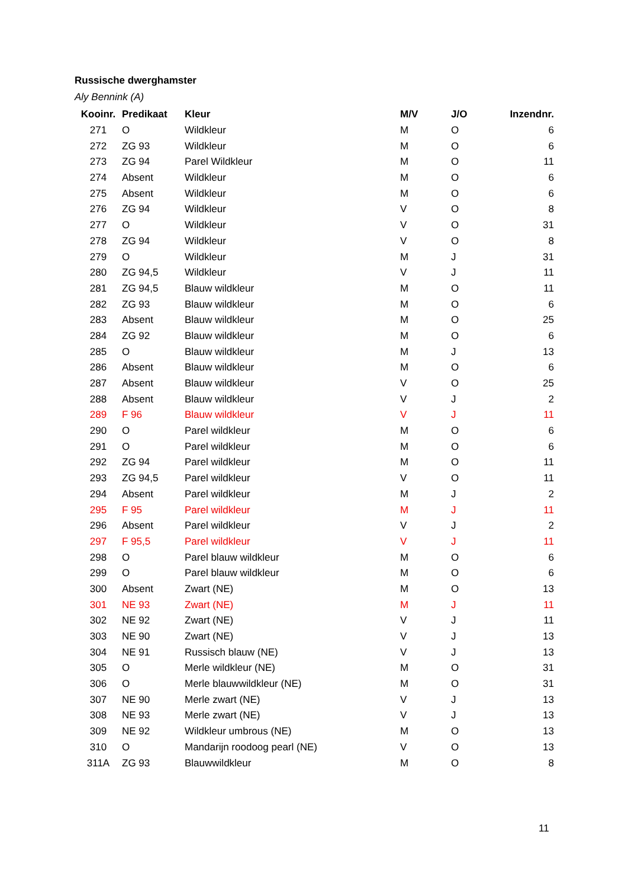Russische dwerghamster
Aly Bennink (A)
| Kooinr. | Predikaat | Kleur | M/V | J/O | Inzendnr. |
| --- | --- | --- | --- | --- | --- |
| 271 | O | Wildkleur | M | O | 6 |
| 272 | ZG 93 | Wildkleur | M | O | 6 |
| 273 | ZG 94 | Parel Wildkleur | M | O | 11 |
| 274 | Absent | Wildkleur | M | O | 6 |
| 275 | Absent | Wildkleur | M | O | 6 |
| 276 | ZG 94 | Wildkleur | V | O | 8 |
| 277 | O | Wildkleur | V | O | 31 |
| 278 | ZG 94 | Wildkleur | V | O | 8 |
| 279 | O | Wildkleur | M | J | 31 |
| 280 | ZG 94,5 | Wildkleur | V | J | 11 |
| 281 | ZG 94,5 | Blauw wildkleur | M | O | 11 |
| 282 | ZG 93 | Blauw wildkleur | M | O | 6 |
| 283 | Absent | Blauw wildkleur | M | O | 25 |
| 284 | ZG 92 | Blauw wildkleur | M | O | 6 |
| 285 | O | Blauw wildkleur | M | J | 13 |
| 286 | Absent | Blauw wildkleur | M | O | 6 |
| 287 | Absent | Blauw wildkleur | V | O | 25 |
| 288 | Absent | Blauw wildkleur | V | J | 2 |
| 289 | F 96 | Blauw wildkleur | V | J | 11 |
| 290 | O | Parel wildkleur | M | O | 6 |
| 291 | O | Parel wildkleur | M | O | 6 |
| 292 | ZG 94 | Parel wildkleur | M | O | 11 |
| 293 | ZG 94,5 | Parel wildkleur | V | O | 11 |
| 294 | Absent | Parel wildkleur | M | J | 2 |
| 295 | F 95 | Parel wildkleur | M | J | 11 |
| 296 | Absent | Parel wildkleur | V | J | 2 |
| 297 | F 95,5 | Parel wildkleur | V | J | 11 |
| 298 | O | Parel blauw wildkleur | M | O | 6 |
| 299 | O | Parel blauw wildkleur | M | O | 6 |
| 300 | Absent | Zwart (NE) | M | O | 13 |
| 301 | NE 93 | Zwart (NE) | M | J | 11 |
| 302 | NE 92 | Zwart (NE) | V | J | 11 |
| 303 | NE 90 | Zwart (NE) | V | J | 13 |
| 304 | NE 91 | Russisch blauw (NE) | V | J | 13 |
| 305 | O | Merle wildkleur (NE) | M | O | 31 |
| 306 | O | Merle blauwwildkleur (NE) | M | O | 31 |
| 307 | NE 90 | Merle zwart (NE) | V | J | 13 |
| 308 | NE 93 | Merle zwart (NE) | V | J | 13 |
| 309 | NE 92 | Wildkleur umbrous (NE) | M | O | 13 |
| 310 | O | Mandarijn roodoog pearl (NE) | V | O | 13 |
| 311A | ZG 93 | Blauwwildkleur | M | O | 8 |
11